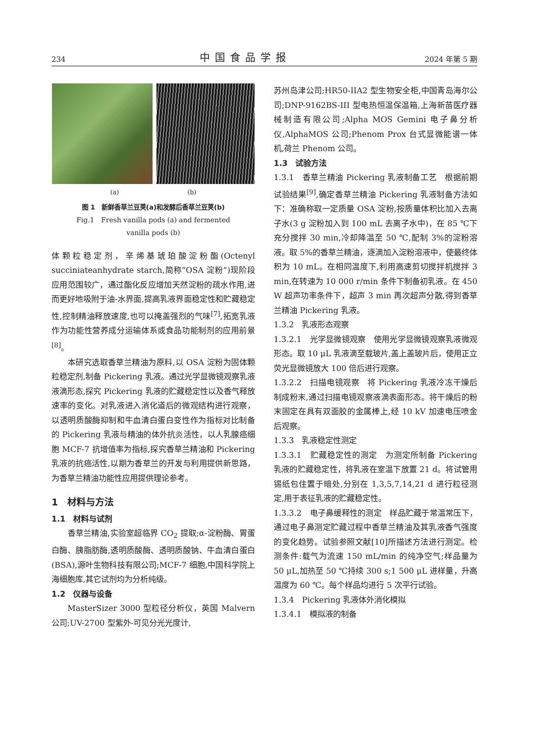234 中国食品学报 2024 年第 5 期
(a) (b)
图 1　新鲜香草兰豆荚(a)和发酵后香草兰豆荚(b)
Fig.1　Fresh vanilla pods (a) and fermented
vanilla pods (b)
体颗粒稳定剂，辛烯基琥珀酸淀粉酯(Octenyl succiniateanhydrate starch,简称“OSA 淀粉”)现阶段应用范围较广，通过酯化反应增加天然淀粉的疏水作用,进而更好地吸附于油-水界面,提高乳液界面稳定性和贮藏稳定性,控制精油释放速度,也可以掩盖强烈的气味<sup>[7]</sup>,拓宽乳液作为功能性营养成分运输体系或食品功能制剂的应用前景<sup>[8]</sup>。
本研究选取香草兰精油为原料,以 OSA 淀粉为固体颗粒稳定剂,制备 Pickering 乳液。通过光学显微镜观察乳液液滴形态,探究 Pickering 乳液的贮藏稳定性以及香气释放速率的变化。对乳液进入消化道后的微观结构进行观察，以透明质酸酶抑制和牛血清白蛋白变性作为指标对比制备的 Pickering 乳液与精油的体外抗炎活性，以人乳腺癌细胞 MCF-7 抗增值率为指标,探究香草兰精油和 Pickering 乳液的抗癌活性,以期为香草兰的开发与利用提供新思路，为香草兰精油功能性应用提供理论参考。
1　材料与方法
1.1　材料与试剂
香草兰精油,实验室超临界 CO<sub>2</sub> 提取;α-淀粉酶、胃蛋白酶、胰脂肪酶,透明质酸酶、透明质酸钠、牛血清白蛋白(BSA),源叶生物科技有限公司;MCF-7 细胞,中国科学院上海细胞库,其它试剂均为分析纯级。
1.2　仪器与设备
MasterSizer 3000 型粒径分析仪，英国 Malvern 公司;UV-2700 型紫外-可见分光光度计,
苏州岛津公司;HR50-IIA2 型生物安全柜,中国青岛海尔公司;DNP-9162BS-III 型电热恒温保温箱,上海新苗医疗器械制造有限公司;Alpha MOS Gemini 电子鼻分析仪,AlphaMOS 公司;Phenom Prox 台式显微能谱一体机,荷兰 Phenom 公司。
1.3　试验方法
1.3.1　香草兰精油 Pickering 乳液制备工艺　根据前期试验结果<sup>[9]</sup>,确定香草兰精油 Pickering 乳液制备方法如下：准确称取一定质量 OSA 淀粉,按质量体积比加入去离子水(3 g 淀粉加入到 100 mL 去离子水中)，在 85 ℃下充分搅拌 30 min,冷却降温至 50 ℃,配制 3%的淀粉溶液。取 5%的香草兰精油，逐滴加入淀粉溶液中，使最终体积为 10 mL。在相同温度下,利用高速剪切搅拌机搅拌 3 min,在转速为 10 000 r/min 条件下制备初乳液。在 450 W 超声功率条件下，超声 3 min 再次超声分散,得到香草兰精油 Pickering 乳液。
1.3.2　乳液形态观察
1.3.2.1　光学显微镜观察　使用光学显微镜观察乳液微观形态。取 10 μL 乳液滴至载玻片,盖上盖玻片后，使用正立荧光显微镜放大 100 倍后进行观察。
1.3.2.2　扫描电镜观察　将 Pickering 乳液冷冻干燥后制成粉末,通过扫描电镜观察液滴表面形态。将干燥后的粉末固定在具有双面胶的金属棒上,经 10 kV 加速电压喷金后观察。
1.3.3　乳液稳定性测定
1.3.3.1　贮藏稳定性的测定　为测定所制备 Pickering 乳液的贮藏稳定性，将乳液在室温下放置 21 d。将试管用锡纸包住置于暗处,分别在 1,3,5,7,14,21 d 进行粒径测定,用于表征乳液的贮藏稳定性。
1.3.3.2　电子鼻缓释性的测定　样品贮藏于常温常压下，通过电子鼻测定贮藏过程中香草兰精油及其乳液香气强度的变化趋势。试验参照文献[10]所描述方法进行测定。检测条件:载气为流速 150 mL/min 的纯净空气;样品量为 50 μL,加热至 50 ℃持续 300 s;1 500 μL 进样量，升高温度为 60 ℃。每个样品均进行 5 次平行试验。
1.3.4　Pickering 乳液体外消化模拟
1.3.4.1　模拟液的制备